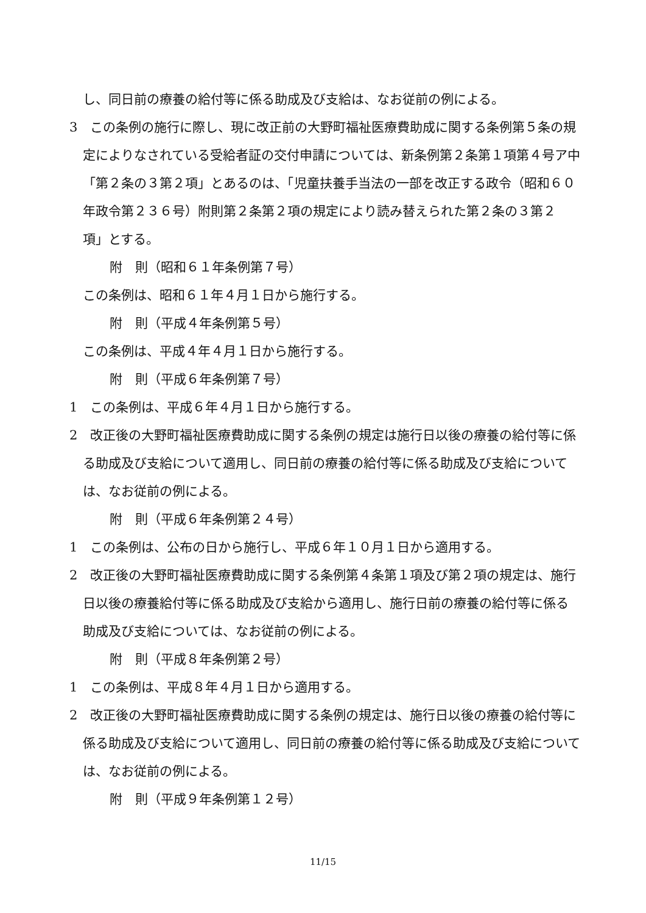し、同日前の療養の給付等に係る助成及び支給は、なお従前の例による。
3　この条例の施行に際し、現に改正前の大野町福祉医療費助成に関する条例第５条の規定によりなされている受給者証の交付申請については、新条例第２条第１項第４号ア中「第２条の３第２項」とあるのは、「児童扶養手当法の一部を改正する政令（昭和６０年政令第２３６号）附則第２条第２項の規定により読み替えられた第２条の３第２項」とする。
附　則（昭和６１年条例第７号）
この条例は、昭和６１年４月１日から施行する。
附　則（平成４年条例第５号）
この条例は、平成４年４月１日から施行する。
附　則（平成６年条例第７号）
1　この条例は、平成６年４月１日から施行する。
2　改正後の大野町福祉医療費助成に関する条例の規定は施行日以後の療養の給付等に係る助成及び支給について適用し、同日前の療養の給付等に係る助成及び支給については、なお従前の例による。
附　則（平成６年条例第２４号）
1　この条例は、公布の日から施行し、平成６年１０月１日から適用する。
2　改正後の大野町福祉医療費助成に関する条例第４条第１項及び第２項の規定は、施行日以後の療養給付等に係る助成及び支給から適用し、施行日前の療養の給付等に係る助成及び支給については、なお従前の例による。
附　則（平成８年条例第２号）
1　この条例は、平成８年４月１日から適用する。
2　改正後の大野町福祉医療費助成に関する条例の規定は、施行日以後の療養の給付等に係る助成及び支給について適用し、同日前の療養の給付等に係る助成及び支給については、なお従前の例による。
附　則（平成９年条例第１２号）
11/15